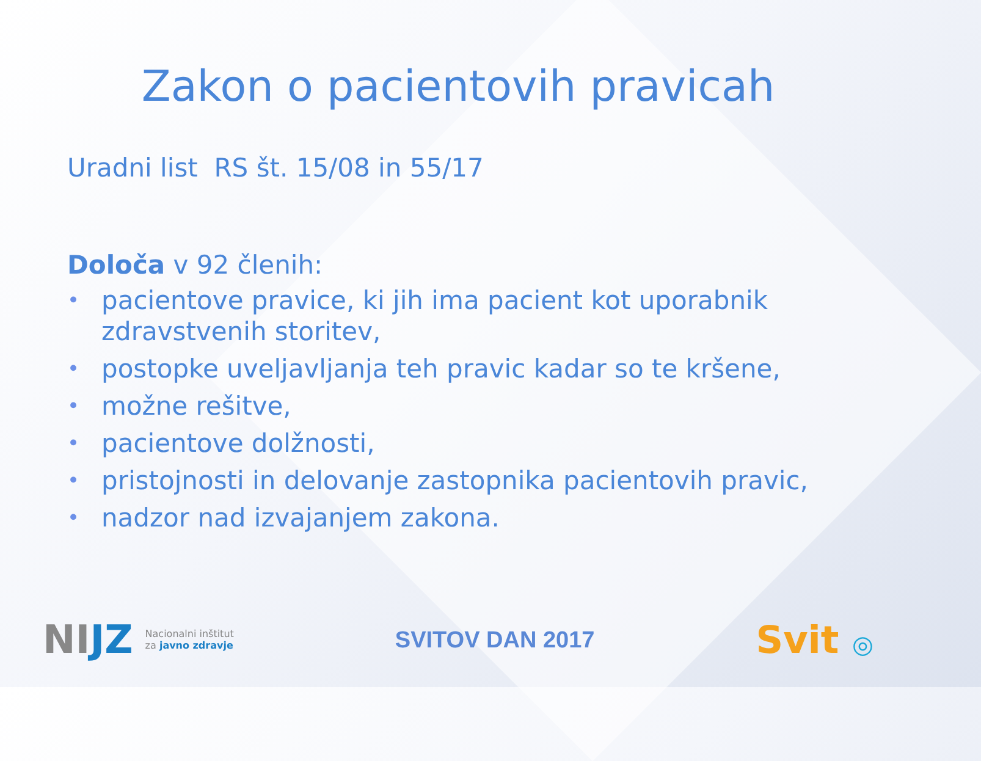Zakon o pacientovih pravicah
Uradni list RS št. 15/08 in 55/17
Določa v 92 členih:
• pacientove pravice, ki jih ima pacient kot uporabnik zdravstvenih storitev,
• postopke uveljavljanja teh pravic kadar so te kršene,
• možne rešitve,
• pacientove dolžnosti,
• pristojnosti in delovanje zastopnika pacientovih pravic,
• nadzor nad izvajanjem zakona.
NIJZ
Nacionalni inštitut
za javno zdravje
SVITOV DAN 2017
Svit ◎